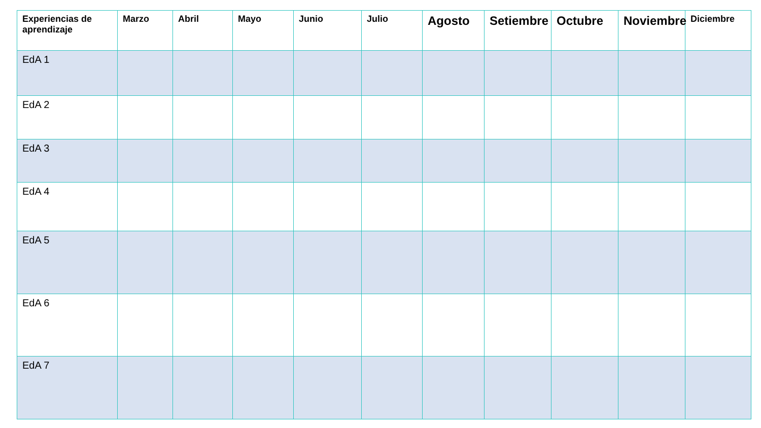| Experiencias de aprendizaje | Marzo | Abril | Mayo | Junio | Julio | Agosto | Setiembre | Octubre | Noviembre | Diciembre |
| --- | --- | --- | --- | --- | --- | --- | --- | --- | --- | --- |
| EdA 1 | | | | | | | | | | |
| EdA 2 | | | | | | | | | | |
| EdA 3 | | | | | | | | | | |
| EdA 4 | | | | | | | | | | |
| EdA 5 | | | | | | | | | | |
| EdA 6 | | | | | | | | | | |
| EdA 7 | | | | | | | | | | |